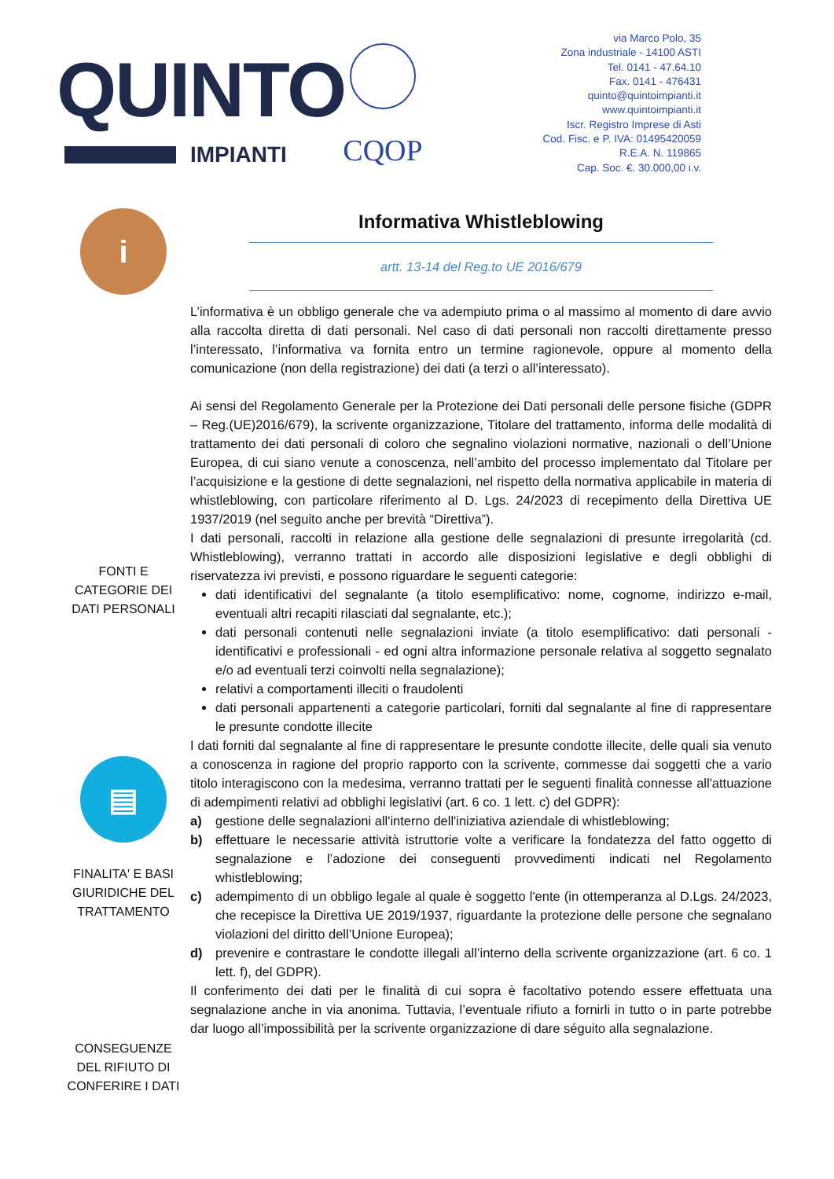QUINTO
IMPIANTI
CQOP
via Marco Polo, 35
Zona industriale - 14100 ASTI
Tel. 0141 - 47.64.10
Fax. 0141 - 476431
quinto@quintoimpianti.it
www.quintoimpianti.it
Iscr. Registro Imprese di Asti
Cod. Fisc. e P. IVA: 01495420059
R.E.A. N. 119865
Cap. Soc. €. 30.000,00 i.v.
i
FONTI E
CATEGORIE DEI
DATI PERSONALI
▤
FINALITA' E BASI
GIURIDICHE DEL
TRATTAMENTO
CONSEGUENZE
DEL RIFIUTO DI
CONFERIRE I DATI
Informativa Whistleblowing
artt. 13-14 del Reg.to UE 2016/679
L’informativa è un obbligo generale che va adempiuto prima o al massimo al momento di dare avvio alla raccolta diretta di dati personali. Nel caso di dati personali non raccolti direttamente presso l’interessato, l’informativa va fornita entro un termine ragionevole, oppure al momento della comunicazione (non della registrazione) dei dati (a terzi o all’interessato).
Ai sensi del Regolamento Generale per la Protezione dei Dati personali delle persone fisiche (GDPR – Reg.(UE)2016/679), la scrivente organizzazione, Titolare del trattamento, informa delle modalità di trattamento dei dati personali di coloro che segnalino violazioni normative, nazionali o dell’Unione Europea, di cui siano venute a conoscenza, nell’ambito del processo implementato dal Titolare per l’acquisizione e la gestione di dette segnalazioni, nel rispetto della normativa applicabile in materia di whistleblowing, con particolare riferimento al D. Lgs. 24/2023 di recepimento della Direttiva UE 1937/2019 (nel seguito anche per brevità “Direttiva”).
I dati personali, raccolti in relazione alla gestione delle segnalazioni di presunte irregolarità (cd. Whistleblowing), verranno trattati in accordo alle disposizioni legislative e degli obblighi di riservatezza ivi previsti, e possono riguardare le seguenti categorie:
dati identificativi del segnalante (a titolo esemplificativo: nome, cognome, indirizzo e-mail, eventuali altri recapiti rilasciati dal segnalante, etc.);
dati personali contenuti nelle segnalazioni inviate (a titolo esemplificativo: dati personali - identificativi e professionali - ed ogni altra informazione personale relativa al soggetto segnalato e/o ad eventuali terzi coinvolti nella segnalazione);
relativi a comportamenti illeciti o fraudolenti
dati personali appartenenti a categorie particolari, forniti dal segnalante al fine di rappresentare le presunte condotte illecite
I dati forniti dal segnalante al fine di rappresentare le presunte condotte illecite, delle quali sia venuto a conoscenza in ragione del proprio rapporto con la scrivente, commesse dai soggetti che a vario titolo interagiscono con la medesima, verranno trattati per le seguenti finalità connesse all'attuazione di adempimenti relativi ad obblighi legislativi (art. 6 co. 1 lett. c) del GDPR):
a) gestione delle segnalazioni all'interno dell'iniziativa aziendale di whistleblowing;
b) effettuare le necessarie attività istruttorie volte a verificare la fondatezza del fatto oggetto di segnalazione e l’adozione dei conseguenti provvedimenti indicati nel Regolamento whistleblowing;
c) adempimento di un obbligo legale al quale è soggetto l'ente (in ottemperanza al D.Lgs. 24/2023, che recepisce la Direttiva UE 2019/1937, riguardante la protezione delle persone che segnalano violazioni del diritto dell’Unione Europea);
d) prevenire e contrastare le condotte illegali all’interno della scrivente organizzazione (art. 6 co. 1 lett. f), del GDPR).
Il conferimento dei dati per le finalità di cui sopra è facoltativo potendo essere effettuata una segnalazione anche in via anonima. Tuttavia, l’eventuale rifiuto a fornirli in tutto o in parte potrebbe dar luogo all’impossibilità per la scrivente organizzazione di dare séguito alla segnalazione.